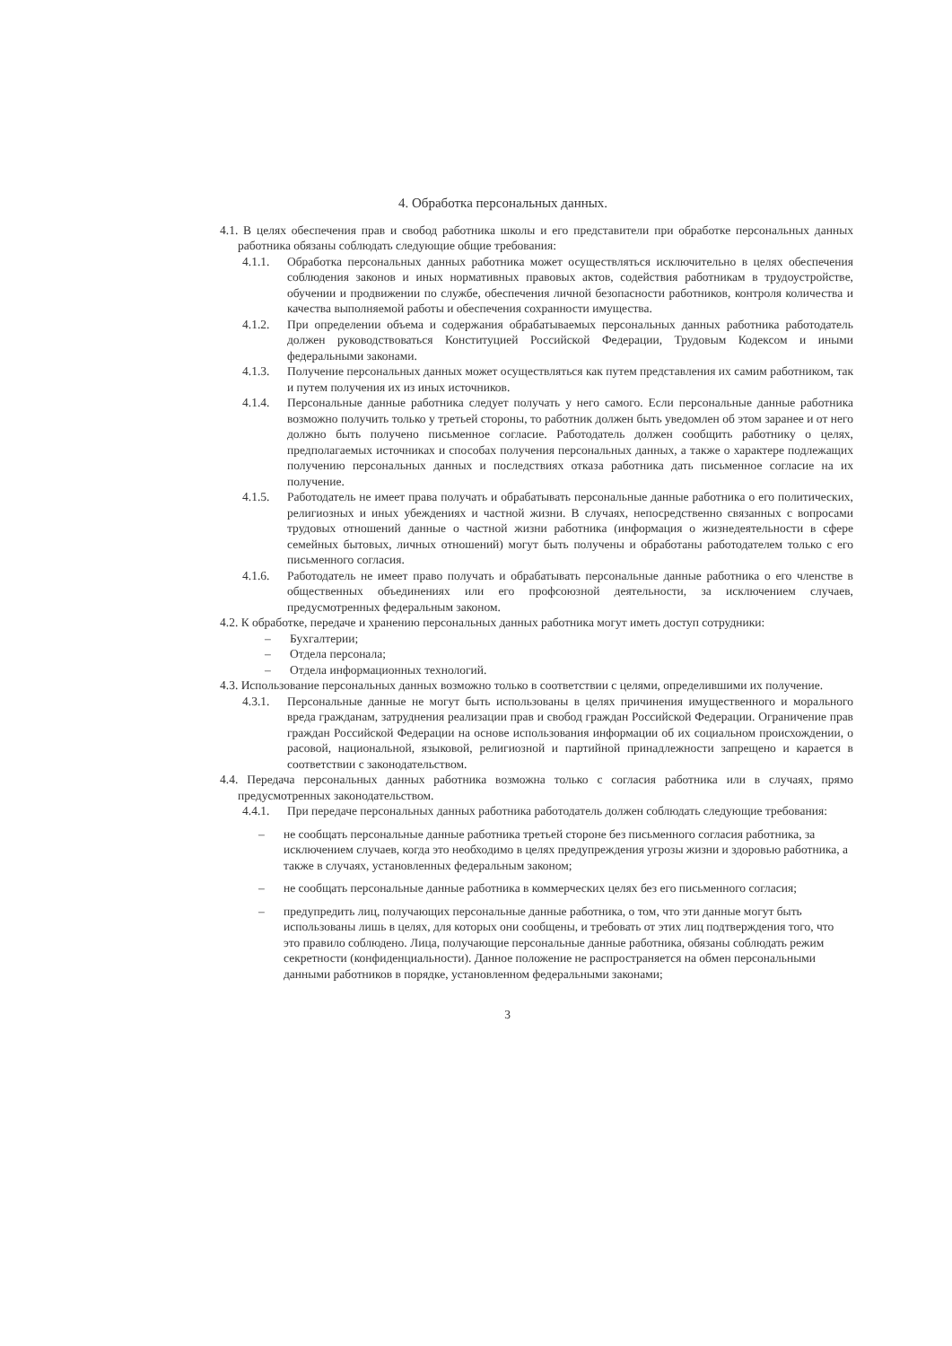4. Обработка персональных данных.
4.1. В целях обеспечения прав и свобод работника школы и его представители при обработке персональных данных работника обязаны соблюдать следующие общие требования:
4.1.1. Обработка персональных данных работника может осуществляться исключительно в целях обеспечения соблюдения законов и иных нормативных правовых актов, содействия работникам в трудоустройстве, обучении и продвижении по службе, обеспечения личной безопасности работников, контроля количества и качества выполняемой работы и обеспечения сохранности имущества.
4.1.2. При определении объема и содержания обрабатываемых персональных данных работника работодатель должен руководствоваться Конституцией Российской Федерации, Трудовым Кодексом и иными федеральными законами.
4.1.3. Получение персональных данных может осуществляться как путем представления их самим работником, так и путем получения их из иных источников.
4.1.4. Персональные данные работника следует получать у него самого. Если персональные данные работника возможно получить только у третьей стороны, то работник должен быть уведомлен об этом заранее и от него должно быть получено письменное согласие. Работодатель должен сообщить работнику о целях, предполагаемых источниках и способах получения персональных данных, а также о характере подлежащих получению персональных данных и последствиях отказа работника дать письменное согласие на их получение.
4.1.5. Работодатель не имеет права получать и обрабатывать персональные данные работника о его политических, религиозных и иных убеждениях и частной жизни. В случаях, непосредственно связанных с вопросами трудовых отношений данные о частной жизни работника (информация о жизнедеятельности в сфере семейных бытовых, личных отношений) могут быть получены и обработаны работодателем только с его письменного согласия.
4.1.6. Работодатель не имеет право получать и обрабатывать персональные данные работника о его членстве в общественных объединениях или его профсоюзной деятельности, за исключением случаев, предусмотренных федеральным законом.
4.2. К обработке, передаче и хранению персональных данных работника могут иметь доступ сотрудники:
– Бухгалтерии;
– Отдела персонала;
– Отдела информационных технологий.
4.3. Использование персональных данных возможно только в соответствии с целями, определившими их получение.
4.3.1. Персональные данные не могут быть использованы в целях причинения имущественного и морального вреда гражданам, затруднения реализации прав и свобод граждан Российской Федерации. Ограничение прав граждан Российской Федерации на основе использования информации об их социальном происхождении, о расовой, национальной, языковой, религиозной и партийной принадлежности запрещено и карается в соответствии с законодательством.
4.4. Передача персональных данных работника возможна только с согласия работника или в случаях, прямо предусмотренных законодательством.
4.4.1. При передаче персональных данных работника работодатель должен соблюдать следующие требования:
– не сообщать персональные данные работника третьей стороне без письменного согласия работника, за исключением случаев, когда это необходимо в целях предупреждения угрозы жизни и здоровью работника, а также в случаях, установленных федеральным законом;
– не сообщать персональные данные работника в коммерческих целях без его письменного согласия;
– предупредить лиц, получающих персональные данные работника, о том, что эти данные могут быть использованы лишь в целях, для которых они сообщены, и требовать от этих лиц подтверждения того, что это правило соблюдено. Лица, получающие персональные данные работника, обязаны соблюдать режим секретности (конфиденциальности). Данное положение не распространяется на обмен персональными данными работников в порядке, установленном федеральными законами;
3